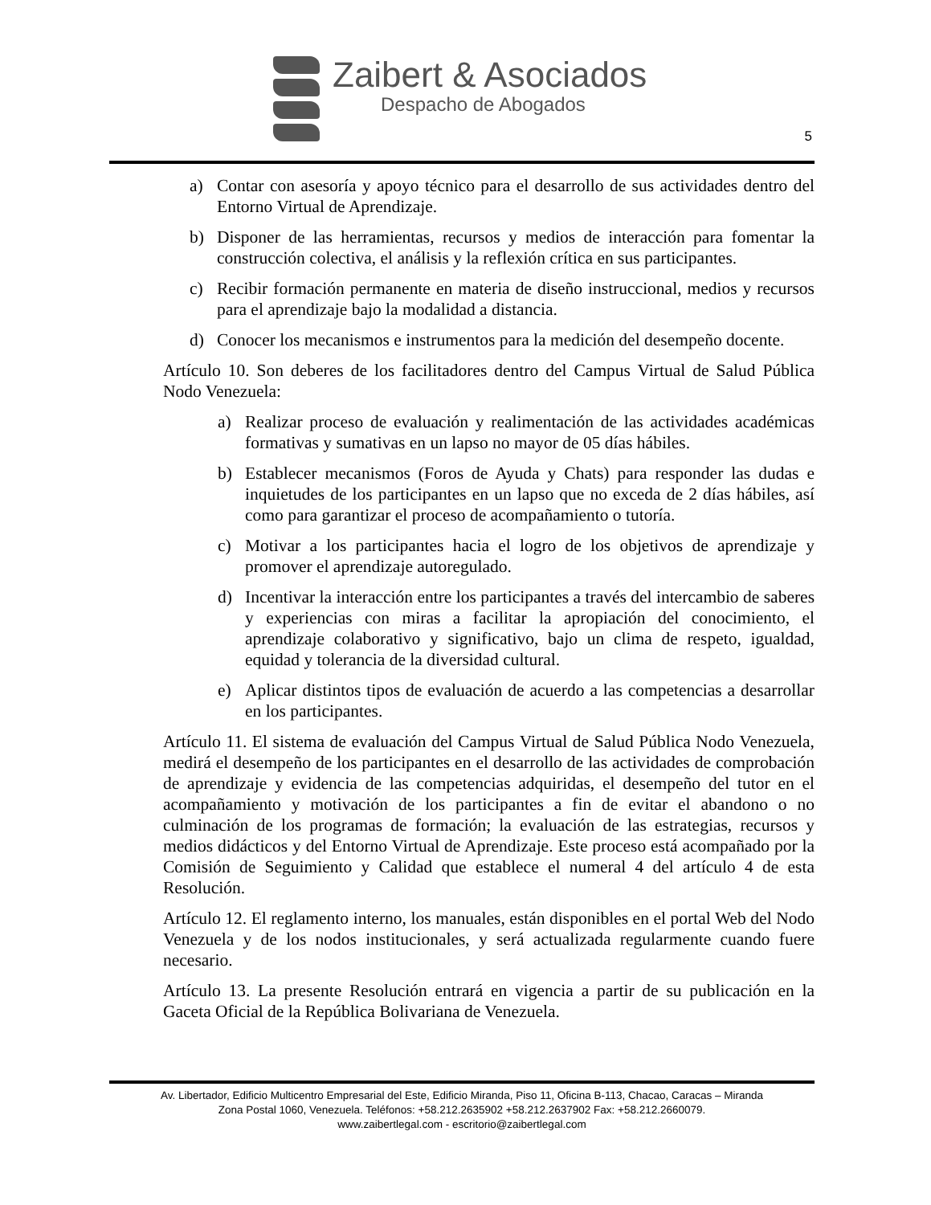Zaibert & Asociados
Despacho de Abogados
5
a) Contar con asesoría y apoyo técnico para el desarrollo de sus actividades dentro del Entorno Virtual de Aprendizaje.
b) Disponer de las herramientas, recursos y medios de interacción para fomentar la construcción colectiva, el análisis y la reflexión crítica en sus participantes.
c) Recibir formación permanente en materia de diseño instruccional, medios y recursos para el aprendizaje bajo la modalidad a distancia.
d) Conocer los mecanismos e instrumentos para la medición del desempeño docente.
Artículo 10. Son deberes de los facilitadores dentro del Campus Virtual de Salud Pública Nodo Venezuela:
a) Realizar proceso de evaluación y realimentación de las actividades académicas formativas y sumativas en un lapso no mayor de 05 días hábiles.
b) Establecer mecanismos (Foros de Ayuda y Chats) para responder las dudas e inquietudes de los participantes en un lapso que no exceda de 2 días hábiles, así como para garantizar el proceso de acompañamiento o tutoría.
c) Motivar a los participantes hacia el logro de los objetivos de aprendizaje y promover el aprendizaje autoregulado.
d) Incentivar la interacción entre los participantes a través del intercambio de saberes y experiencias con miras a facilitar la apropiación del conocimiento, el aprendizaje colaborativo y significativo, bajo un clima de respeto, igualdad, equidad y tolerancia de la diversidad cultural.
e) Aplicar distintos tipos de evaluación de acuerdo a las competencias a desarrollar en los participantes.
Artículo 11. El sistema de evaluación del Campus Virtual de Salud Pública Nodo Venezuela, medirá el desempeño de los participantes en el desarrollo de las actividades de comprobación de aprendizaje y evidencia de las competencias adquiridas, el desempeño del tutor en el acompañamiento y motivación de los participantes a fin de evitar el abandono o no culminación de los programas de formación; la evaluación de las estrategias, recursos y medios didácticos y del Entorno Virtual de Aprendizaje. Este proceso está acompañado por la Comisión de Seguimiento y Calidad que establece el numeral 4 del artículo 4 de esta Resolución.
Artículo 12. El reglamento interno, los manuales, están disponibles en el portal Web del Nodo Venezuela y de los nodos institucionales, y será actualizada regularmente cuando fuere necesario.
Artículo 13. La presente Resolución entrará en vigencia a partir de su publicación en la Gaceta Oficial de la República Bolivariana de Venezuela.
Av. Libertador, Edificio Multicentro Empresarial del Este, Edificio Miranda, Piso 11, Oficina B-113, Chacao, Caracas – Miranda
Zona Postal 1060, Venezuela. Teléfonos: +58.212.2635902 +58.212.2637902 Fax: +58.212.2660079.
www.zaibertlegal.com - escritorio@zaibertlegal.com